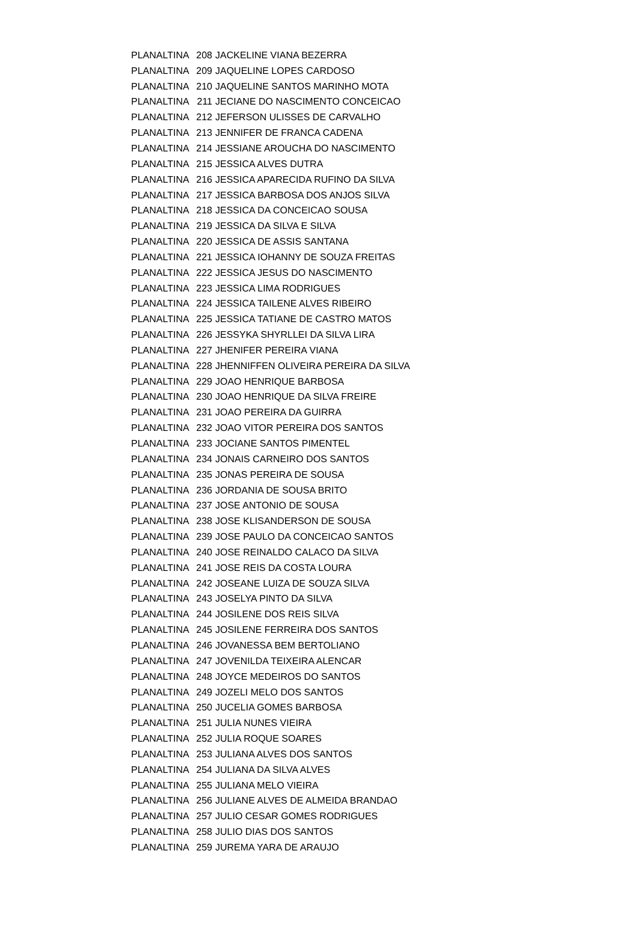| PLANALTINA | 208 | JACKELINE VIANA BEZERRA |
| PLANALTINA | 209 | JAQUELINE LOPES CARDOSO |
| PLANALTINA | 210 | JAQUELINE SANTOS MARINHO MOTA |
| PLANALTINA | 211 | JECIANE DO NASCIMENTO CONCEICAO |
| PLANALTINA | 212 | JEFERSON ULISSES DE CARVALHO |
| PLANALTINA | 213 | JENNIFER DE FRANCA CADENA |
| PLANALTINA | 214 | JESSIANE AROUCHA DO NASCIMENTO |
| PLANALTINA | 215 | JESSICA ALVES DUTRA |
| PLANALTINA | 216 | JESSICA APARECIDA RUFINO DA SILVA |
| PLANALTINA | 217 | JESSICA BARBOSA DOS ANJOS SILVA |
| PLANALTINA | 218 | JESSICA DA CONCEICAO SOUSA |
| PLANALTINA | 219 | JESSICA DA SILVA E SILVA |
| PLANALTINA | 220 | JESSICA DE ASSIS SANTANA |
| PLANALTINA | 221 | JESSICA IOHANNY DE SOUZA FREITAS |
| PLANALTINA | 222 | JESSICA JESUS DO NASCIMENTO |
| PLANALTINA | 223 | JESSICA LIMA RODRIGUES |
| PLANALTINA | 224 | JESSICA TAILENE ALVES RIBEIRO |
| PLANALTINA | 225 | JESSICA TATIANE DE CASTRO MATOS |
| PLANALTINA | 226 | JESSYKA SHYRLLEI DA SILVA LIRA |
| PLANALTINA | 227 | JHENIFER PEREIRA VIANA |
| PLANALTINA | 228 | JHENNIFFEN OLIVEIRA PEREIRA DA SILVA |
| PLANALTINA | 229 | JOAO HENRIQUE BARBOSA |
| PLANALTINA | 230 | JOAO HENRIQUE DA SILVA FREIRE |
| PLANALTINA | 231 | JOAO PEREIRA DA GUIRRA |
| PLANALTINA | 232 | JOAO VITOR PEREIRA DOS SANTOS |
| PLANALTINA | 233 | JOCIANE SANTOS PIMENTEL |
| PLANALTINA | 234 | JONAIS CARNEIRO DOS SANTOS |
| PLANALTINA | 235 | JONAS PEREIRA DE SOUSA |
| PLANALTINA | 236 | JORDANIA DE SOUSA BRITO |
| PLANALTINA | 237 | JOSE ANTONIO DE SOUSA |
| PLANALTINA | 238 | JOSE KLISANDERSON DE SOUSA |
| PLANALTINA | 239 | JOSE PAULO DA CONCEICAO SANTOS |
| PLANALTINA | 240 | JOSE REINALDO CALACO DA SILVA |
| PLANALTINA | 241 | JOSE REIS DA COSTA LOURA |
| PLANALTINA | 242 | JOSEANE LUIZA DE SOUZA SILVA |
| PLANALTINA | 243 | JOSELYA PINTO DA SILVA |
| PLANALTINA | 244 | JOSILENE DOS REIS SILVA |
| PLANALTINA | 245 | JOSILENE FERREIRA DOS SANTOS |
| PLANALTINA | 246 | JOVANESSA BEM BERTOLIANO |
| PLANALTINA | 247 | JOVENILDA TEIXEIRA ALENCAR |
| PLANALTINA | 248 | JOYCE MEDEIROS DO SANTOS |
| PLANALTINA | 249 | JOZELI MELO DOS SANTOS |
| PLANALTINA | 250 | JUCELIA GOMES BARBOSA |
| PLANALTINA | 251 | JULIA NUNES VIEIRA |
| PLANALTINA | 252 | JULIA ROQUE SOARES |
| PLANALTINA | 253 | JULIANA ALVES DOS SANTOS |
| PLANALTINA | 254 | JULIANA DA SILVA ALVES |
| PLANALTINA | 255 | JULIANA MELO VIEIRA |
| PLANALTINA | 256 | JULIANE ALVES DE ALMEIDA BRANDAO |
| PLANALTINA | 257 | JULIO CESAR GOMES RODRIGUES |
| PLANALTINA | 258 | JULIO DIAS DOS SANTOS |
| PLANALTINA | 259 | JUREMA YARA DE ARAUJO |